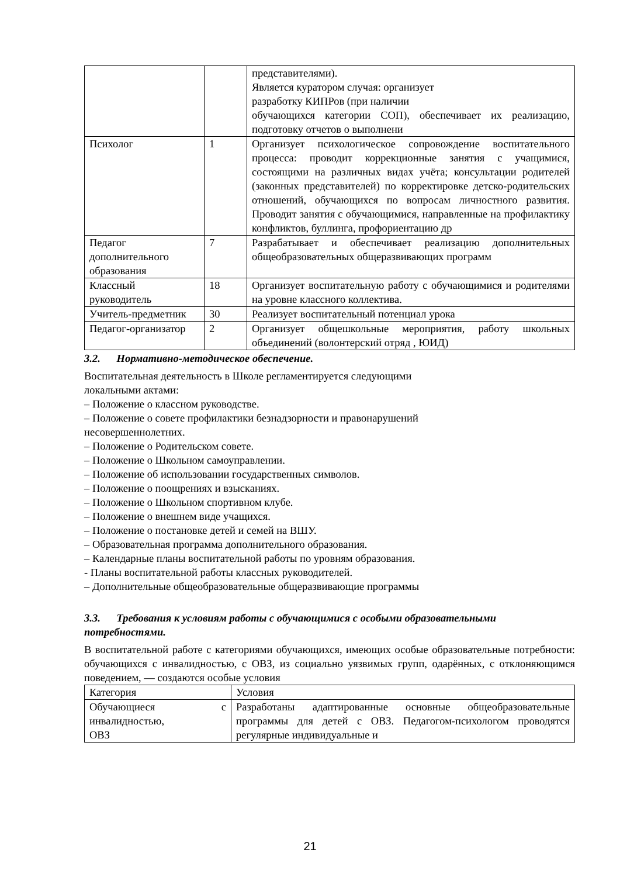| | | представителями). Является куратором случая: организует разработку КИПРов (при наличии обучающихся категории СОП), обеспечивает их реализацию, подготовку отчетов о выполнени |
| Психолог | 1 | Организует психологическое сопровождение воспитательного процесса: проводит коррекционные занятия с учащимися, состоящими на различных видах учёта; консультации родителей (законных представителей) по корректировке детско-родительских отношений, обучающихся по вопросам личностного развития. Проводит занятия с обучающимися, направленные на профилактику конфликтов, буллинга, профориентацию др |
| Педагог дополнительного образования | 7 | Разрабатывает и обеспечивает реализацию дополнительных общеобразовательных общеразвивающих программ |
| Классный руководитель | 18 | Организует воспитательную работу с обучающимися и родителями на уровне классного коллектива. |
| Учитель-предметник | 30 | Реализует воспитательный потенциал урока |
| Педагог-организатор | 2 | Организует общешкольные мероприятия, работу школьных объединений (волонтерский отряд , ЮИД) |
3.2. Нормативно-методическое обеспечение.
Воспитательная деятельность в Школе регламентируется следующими
локальными актами:
– Положение о классном руководстве.
– Положение о совете профилактики безнадзорности и правонарушений
несовершеннолетних.
– Положение о Родительском совете.
– Положение о Школьном самоуправлении.
– Положение об использовании государственных символов.
– Положение о поощрениях и взысканиях.
– Положение о Школьном спортивном клубе.
– Положение о внешнем виде учащихся.
– Положение о постановке детей и семей на ВШУ.
– Образовательная программа дополнительного образования.
– Календарные планы воспитательной работы по уровням образования.
- Планы воспитательной работы классных руководителей.
– Дополнительные общеобразовательные общеразвивающие программы
3.3. Требования к условиям работы с обучающимися с особыми образовательными потребностями.
В воспитательной работе с категориями обучающихся, имеющих особые образовательные потребности: обучающихся с инвалидностью, с ОВЗ, из социально уязвимых групп, одарённых, с отклоняющимся поведением, — создаются особые условия
| Категория | Условия |
| Обучающиеся с инвалидностью, ОВЗ | Разработаны адаптированные основные общеобразовательные программы для детей с ОВЗ. Педагогом-психологом проводятся регулярные индивидуальные и |
21